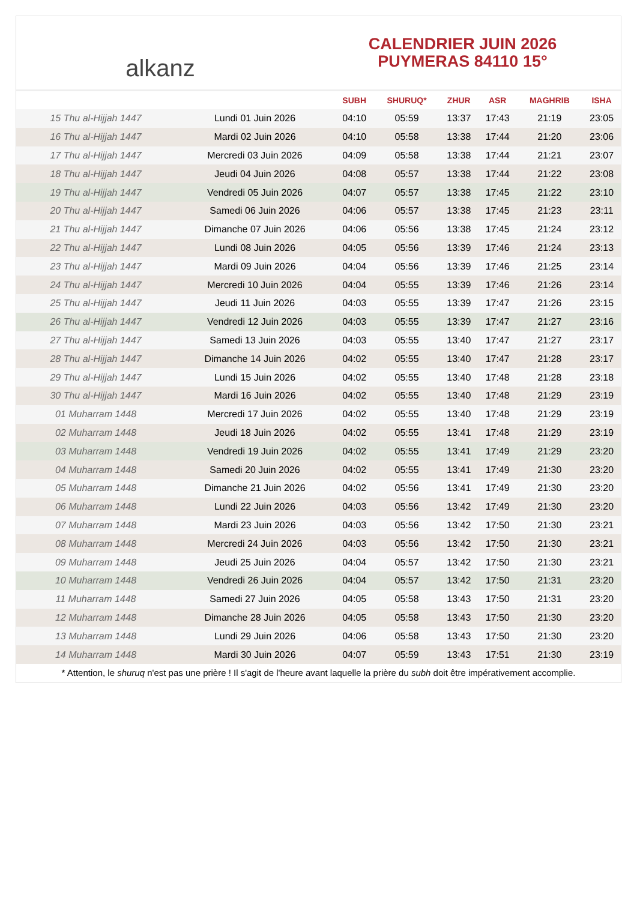alkanz
CALENDRIER JUIN 2026
PUYMERAS 84110 15°
| | | SUBH | SHURUQ* | ZHUR | ASR | MAGHRIB | ISHA |
| --- | --- | --- | --- | --- | --- | --- | --- |
| 15 Thu al-Hijjah 1447 | Lundi 01 Juin 2026 | 04:10 | 05:59 | 13:37 | 17:43 | 21:19 | 23:05 |
| 16 Thu al-Hijjah 1447 | Mardi 02 Juin 2026 | 04:10 | 05:58 | 13:38 | 17:44 | 21:20 | 23:06 |
| 17 Thu al-Hijjah 1447 | Mercredi 03 Juin 2026 | 04:09 | 05:58 | 13:38 | 17:44 | 21:21 | 23:07 |
| 18 Thu al-Hijjah 1447 | Jeudi 04 Juin 2026 | 04:08 | 05:57 | 13:38 | 17:44 | 21:22 | 23:08 |
| 19 Thu al-Hijjah 1447 | Vendredi 05 Juin 2026 | 04:07 | 05:57 | 13:38 | 17:45 | 21:22 | 23:10 |
| 20 Thu al-Hijjah 1447 | Samedi 06 Juin 2026 | 04:06 | 05:57 | 13:38 | 17:45 | 21:23 | 23:11 |
| 21 Thu al-Hijjah 1447 | Dimanche 07 Juin 2026 | 04:06 | 05:56 | 13:38 | 17:45 | 21:24 | 23:12 |
| 22 Thu al-Hijjah 1447 | Lundi 08 Juin 2026 | 04:05 | 05:56 | 13:39 | 17:46 | 21:24 | 23:13 |
| 23 Thu al-Hijjah 1447 | Mardi 09 Juin 2026 | 04:04 | 05:56 | 13:39 | 17:46 | 21:25 | 23:14 |
| 24 Thu al-Hijjah 1447 | Mercredi 10 Juin 2026 | 04:04 | 05:55 | 13:39 | 17:46 | 21:26 | 23:14 |
| 25 Thu al-Hijjah 1447 | Jeudi 11 Juin 2026 | 04:03 | 05:55 | 13:39 | 17:47 | 21:26 | 23:15 |
| 26 Thu al-Hijjah 1447 | Vendredi 12 Juin 2026 | 04:03 | 05:55 | 13:39 | 17:47 | 21:27 | 23:16 |
| 27 Thu al-Hijjah 1447 | Samedi 13 Juin 2026 | 04:03 | 05:55 | 13:40 | 17:47 | 21:27 | 23:17 |
| 28 Thu al-Hijjah 1447 | Dimanche 14 Juin 2026 | 04:02 | 05:55 | 13:40 | 17:47 | 21:28 | 23:17 |
| 29 Thu al-Hijjah 1447 | Lundi 15 Juin 2026 | 04:02 | 05:55 | 13:40 | 17:48 | 21:28 | 23:18 |
| 30 Thu al-Hijjah 1447 | Mardi 16 Juin 2026 | 04:02 | 05:55 | 13:40 | 17:48 | 21:29 | 23:19 |
| 01 Muharram 1448 | Mercredi 17 Juin 2026 | 04:02 | 05:55 | 13:40 | 17:48 | 21:29 | 23:19 |
| 02 Muharram 1448 | Jeudi 18 Juin 2026 | 04:02 | 05:55 | 13:41 | 17:48 | 21:29 | 23:19 |
| 03 Muharram 1448 | Vendredi 19 Juin 2026 | 04:02 | 05:55 | 13:41 | 17:49 | 21:29 | 23:20 |
| 04 Muharram 1448 | Samedi 20 Juin 2026 | 04:02 | 05:55 | 13:41 | 17:49 | 21:30 | 23:20 |
| 05 Muharram 1448 | Dimanche 21 Juin 2026 | 04:02 | 05:56 | 13:41 | 17:49 | 21:30 | 23:20 |
| 06 Muharram 1448 | Lundi 22 Juin 2026 | 04:03 | 05:56 | 13:42 | 17:49 | 21:30 | 23:20 |
| 07 Muharram 1448 | Mardi 23 Juin 2026 | 04:03 | 05:56 | 13:42 | 17:50 | 21:30 | 23:21 |
| 08 Muharram 1448 | Mercredi 24 Juin 2026 | 04:03 | 05:56 | 13:42 | 17:50 | 21:30 | 23:21 |
| 09 Muharram 1448 | Jeudi 25 Juin 2026 | 04:04 | 05:57 | 13:42 | 17:50 | 21:30 | 23:21 |
| 10 Muharram 1448 | Vendredi 26 Juin 2026 | 04:04 | 05:57 | 13:42 | 17:50 | 21:31 | 23:20 |
| 11 Muharram 1448 | Samedi 27 Juin 2026 | 04:05 | 05:58 | 13:43 | 17:50 | 21:31 | 23:20 |
| 12 Muharram 1448 | Dimanche 28 Juin 2026 | 04:05 | 05:58 | 13:43 | 17:50 | 21:30 | 23:20 |
| 13 Muharram 1448 | Lundi 29 Juin 2026 | 04:06 | 05:58 | 13:43 | 17:50 | 21:30 | 23:20 |
| 14 Muharram 1448 | Mardi 30 Juin 2026 | 04:07 | 05:59 | 13:43 | 17:51 | 21:30 | 23:19 |
* Attention, le shuruq n'est pas une prière ! Il s'agit de l'heure avant laquelle la prière du subh doit être impérativement accomplie.